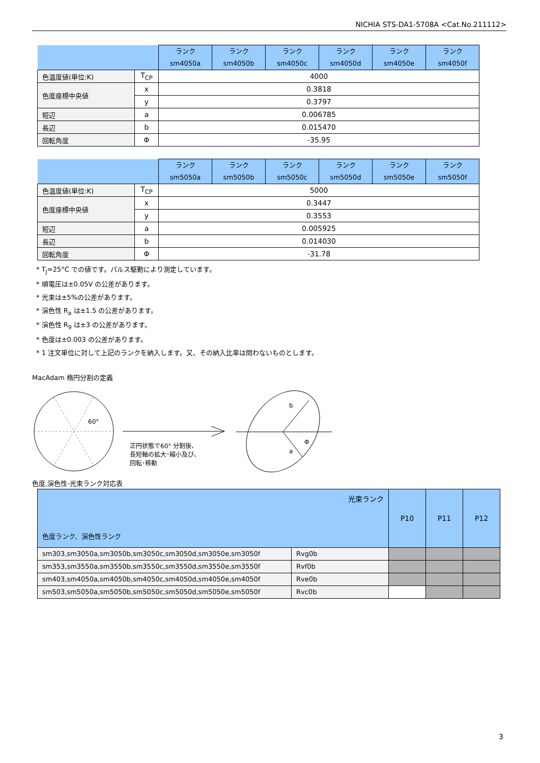NICHIA STS-DA1-5708A <Cat.No.211112>
| | | ランク sm4050a | ランク sm4050b | ランク sm4050c | ランク sm4050d | ランク sm4050e | ランク sm4050f |
| --- | --- | --- | --- | --- | --- | --- | --- |
| 色温度値(単位:K) | T<sub>CP</sub> | 4000 | | | | | |
| 色度座標中央値 | x | 0.3818 | | | | | |
| | y | 0.3797 | | | | | |
| 短辺 | a | 0.006785 | | | | | |
| 長辺 | b | 0.015470 | | | | | |
| 回転角度 | Φ | -35.95 | | | | | |
| | | ランク sm5050a | ランク sm5050b | ランク sm5050c | ランク sm5050d | ランク sm5050e | ランク sm5050f |
| --- | --- | --- | --- | --- | --- | --- | --- |
| 色温度値(単位:K) | T<sub>CP</sub> | 5000 | | | | | |
| 色度座標中央値 | x | 0.3447 | | | | | |
| | y | 0.3553 | | | | | |
| 短辺 | a | 0.005925 | | | | | |
| 長辺 | b | 0.014030 | | | | | |
| 回転角度 | Φ | -31.78 | | | | | |
* T<sub>J</sub>=25°C での値です。パルス駆動により測定しています。
* 順電圧は±0.05V の公差があります。
* 光束は±5%の公差があります。
* 演色性 R<sub>a</sub> は±1.5 の公差があります。
* 演色性 R<sub>9</sub> は±3 の公差があります。
* 色度は±0.003 の公差があります。
* 1 注文単位に対して上記のランクを納入します。又、その納入比率は問わないものとします。
MacAdam 楕円分割の定義
60°
正円状態で60° 分割後、
長短軸の拡大･縮小及び、
回転･移動
b
a
Φ
色度,演色性-光束ランク対応表
| 光束ランク 色度ランク、演色性ランク | | P10 | P11 | P12 |
| --- | --- | --- | --- | --- |
| sm303,sm3050a,sm3050b,sm3050c,sm3050d,sm3050e,sm3050f | Rvg0b | | | |
| sm353,sm3550a,sm3550b,sm3550c,sm3550d,sm3550e,sm3550f | Rvf0b | | | |
| sm403,sm4050a,sm4050b,sm4050c,sm4050d,sm4050e,sm4050f | Rve0b | | | |
| sm503,sm5050a,sm5050b,sm5050c,sm5050d,sm5050e,sm5050f | Rvc0b | | | |
3